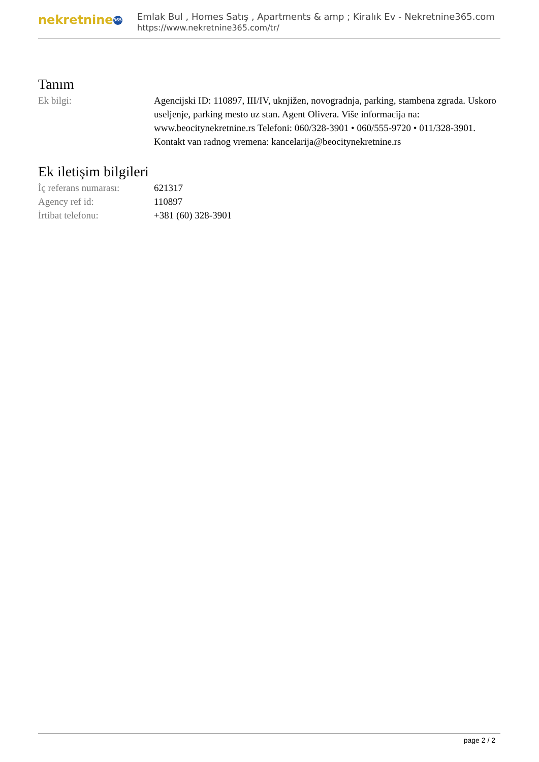nekretnine 365
Emlak Bul , Homes Satış , Apartments & amp ; Kiralık Ev - Nekretnine365.com
https://www.nekretnine365.com/tr/
Tanım
| Ek bilgi: | Agencijski ID: 110897, III/IV, uknjižen, novogradnja, parking, stambena zgrada. Uskoro useljenje, parking mesto uz stan. Agent Olivera. Više informacija na: www.beocitynekretnine.rs Telefoni: 060/328-3901 • 060/555-9720 • 011/328-3901. Kontakt van radnog vremena: kancelarija@beocitynekretnine.rs |
Ek iletişim bilgileri
| İç referans numarası: | 621317 |
| Agency ref id: | 110897 |
| İrtibat telefonu: | +381 (60) 328-3901 |
page 2 / 2